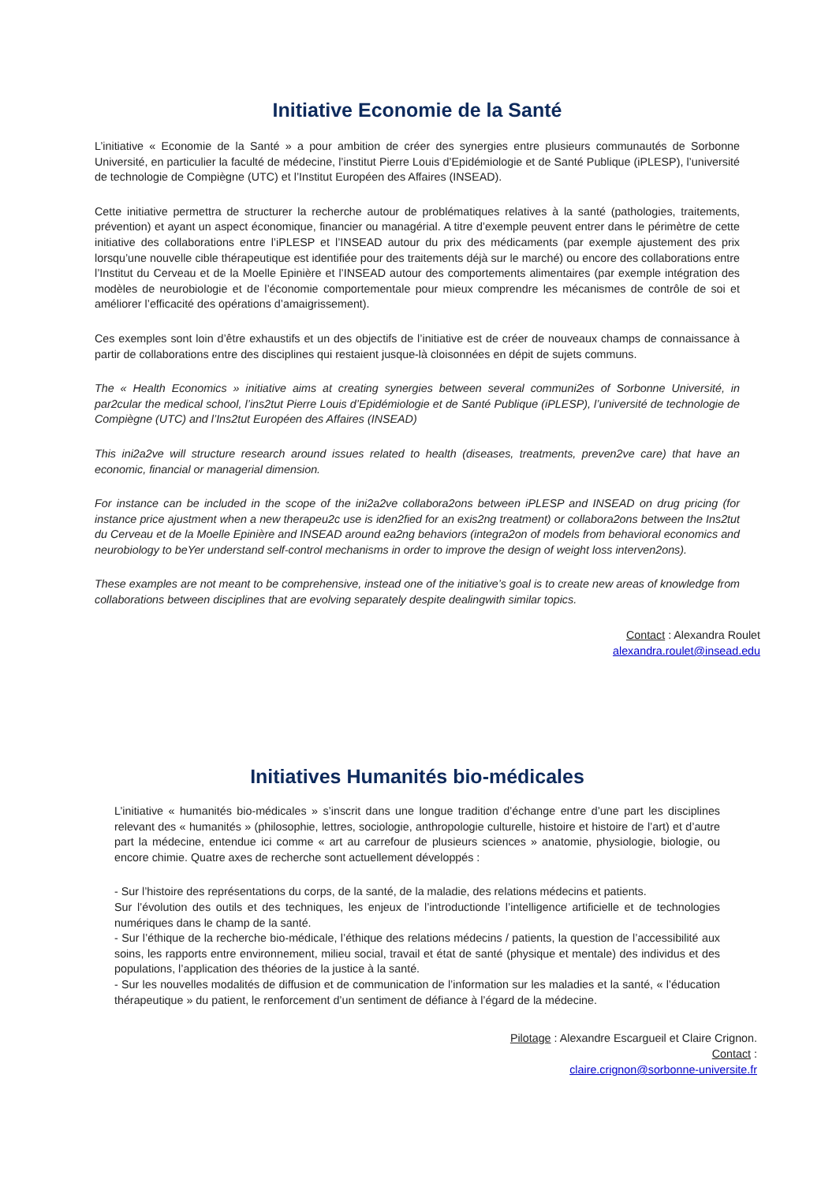Initiative Economie de la Santé
L’initiative « Economie de la Santé » a pour ambition de créer des synergies entre plusieurs communautés de Sorbonne Université, en particulier la faculté de médecine, l’institut Pierre Louis d’Epidémiologie et de Santé Publique (iPLESP), l’université de technologie de Compiègne (UTC) et l’Institut Européen des Affaires (INSEAD).
Cette initiative permettra de structurer la recherche autour de problématiques relatives à la santé (pathologies, traitements, prévention) et ayant un aspect économique, financier ou managérial. A titre d’exemple peuvent entrer dans le périmètre de cette initiative des collaborations entre l’iPLESP et l’INSEAD autour du prix des médicaments (par exemple ajustement des prix lorsqu’une nouvelle cible thérapeutique est identifiée pour des traitements déjà sur le marché) ou encore des collaborations entre l’Institut du Cerveau et de la Moelle Epinière et l’INSEAD autour des comportements alimentaires (par exemple intégration des modèles de neurobiologie et de l’économie comportementale pour mieux comprendre les mécanismes de contrôle de soi et améliorer l’efficacité des opérations d’amaigrissement).
Ces exemples sont loin d’être exhaustifs et un des objectifs de l’initiative est de créer de nouveaux champs de connaissance à partir de collaborations entre des disciplines qui restaient jusque-là cloisonnées en dépit de sujets communs.
The « Health Economics » initiative aims at creating synergies between several communi2es of Sorbonne Université, in par2cular the medical school, l’ins2tut Pierre Louis d’Epidémiologie et de Santé Publique (iPLESP), l’université de technologie de Compiègne (UTC) and l’Ins2tut Européen des Affaires (INSEAD)
This ini2a2ve will structure research around issues related to health (diseases, treatments, preven2ve care) that have an economic, financial or managerial dimension.
For instance can be included in the scope of the ini2a2ve collabora2ons between iPLESP and INSEAD on drug pricing (for instance price ajustment when a new therapeu2c use is iden2fied for an exis2ng treatment) or collabora2ons between the Ins2tut du Cerveau et de la Moelle Epinière and INSEAD around ea2ng behaviors (integra2on of models from behavioral economics and neurobiology to beYer understand self-control mechanisms in order to improve the design of weight loss interven2ons).
These examples are not meant to be comprehensive, instead one of the initiative’s goal is to create new areas of knowledge from collaborations between disciplines that are evolving separately despite dealingwith similar topics.
Contact : Alexandra Roulet
alexandra.roulet@insead.edu
Initiatives Humanités bio-médicales
L’initiative « humanités bio-médicales » s’inscrit dans une longue tradition d’échange entre d’une part les disciplines relevant des « humanités » (philosophie, lettres, sociologie, anthropologie culturelle, histoire et histoire de l’art) et d’autre part la médecine, entendue ici comme « art au carrefour de plusieurs sciences » anatomie, physiologie, biologie, ou encore chimie. Quatre axes de recherche sont actuellement développés :
- Sur l’histoire des représentations du corps, de la santé, de la maladie, des relations médecins et patients.
Sur l’évolution des outils et des techniques, les enjeux de l’introductionde l’intelligence artificielle et de technologies numériques dans le champ de la santé.
- Sur l’éthique de la recherche bio-médicale, l’éthique des relations médecins / patients, la question de l’accessibilité aux soins, les rapports entre environnement, milieu social, travail et état de santé (physique et mentale) des individus et des populations, l’application des théories de la justice à la santé.
- Sur les nouvelles modalités de diffusion et de communication de l’information sur les maladies et la santé, « l’éducation thérapeutique » du patient, le renforcement d’un sentiment de défiance à l’égard de la médecine.
Pilotage : Alexandre Escargueil et Claire Crignon.
Contact :
claire.crignon@sorbonne-universite.fr